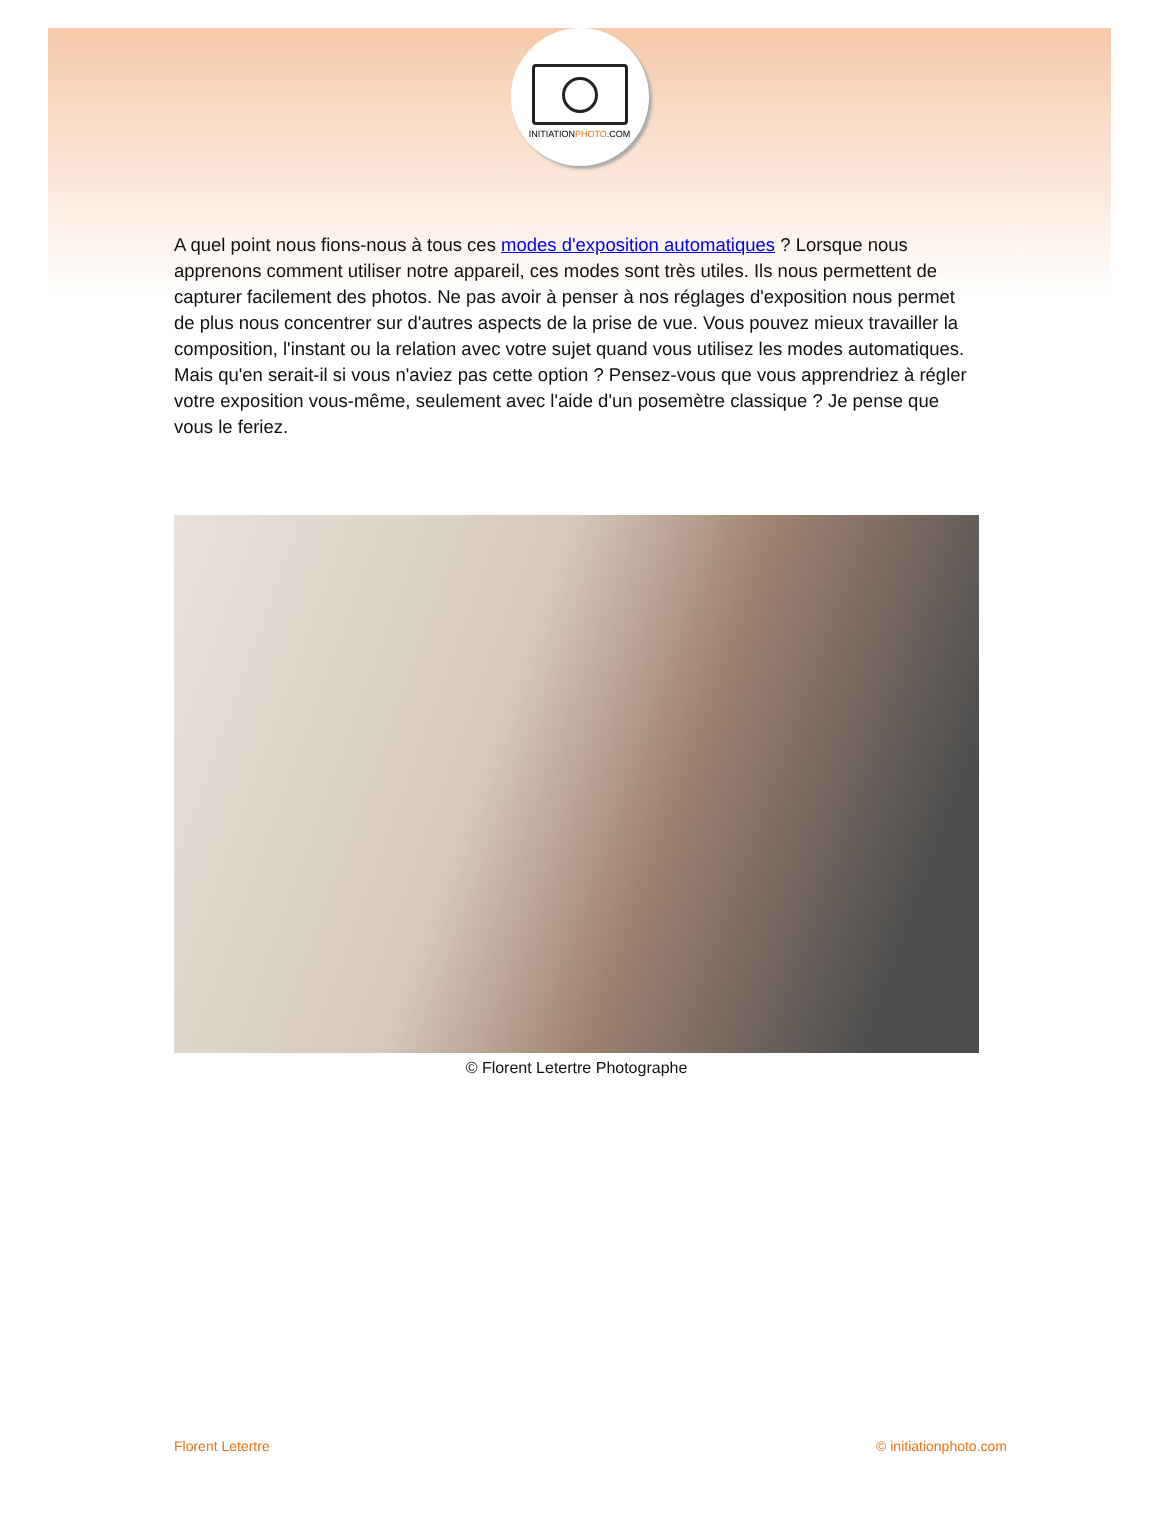INITIATIONPHOTO.COM
A quel point nous fions-nous à tous ces modes d'exposition automatiques ? Lorsque nous apprenons comment utiliser notre appareil, ces modes sont très utiles. Ils nous permettent de capturer facilement des photos. Ne pas avoir à penser à nos réglages d'exposition nous permet de plus nous concentrer sur d'autres aspects de la prise de vue. Vous pouvez mieux travailler la composition, l'instant ou la relation avec votre sujet quand vous utilisez les modes automatiques. Mais qu'en serait-il si vous n'aviez pas cette option ? Pensez-vous que vous apprendriez à régler votre exposition vous-même, seulement avec l'aide d'un posemètre classique ? Je pense que vous le feriez.
© Florent Letertre Photographe
Florent Letertre © initiationphoto.com